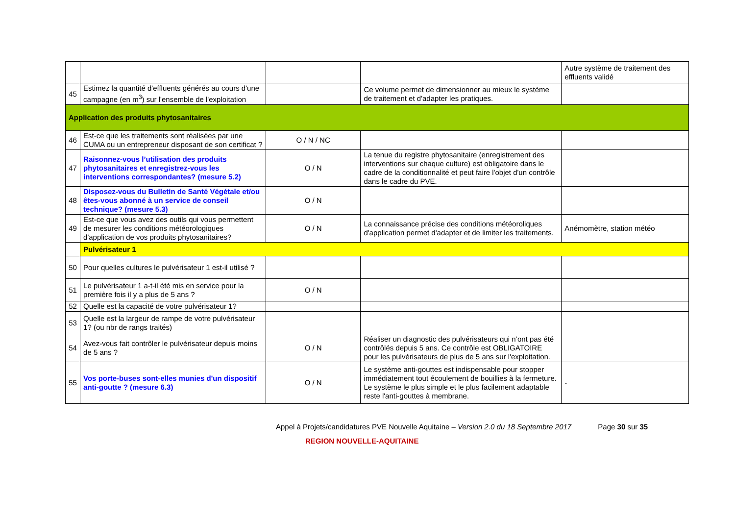| | | | | Autre système de traitement des effluents validé |
| 45 | Estimez la quantité d'effluents générés au cours d'une campagne (en m<sup>3</sup>) sur l'ensemble de l'exploitation | | Ce volume permet de dimensionner au mieux le système de traitement et d'adapter les pratiques. | |
| Application des produits phytosanitaires | | | | |
| 46 | Est-ce que les traitements sont réalisées par une CUMA ou un entrepreneur disposant de son certificat ? | O / N / NC | | |
| 47 | Raisonnez-vous l’utilisation des produits phytosanitaires et enregistrez-vous les interventions correspondantes? (mesure 5.2) | O / N | La tenue du registre phytosanitaire (enregistrement des interventions sur chaque culture) est obligatoire dans le cadre de la conditionnalité et peut faire l'objet d'un contrôle dans le cadre du PVE. | |
| 48 | Disposez-vous du Bulletin de Santé Végétale et/ou êtes-vous abonné à un service de conseil technique? (mesure 5.3) | O / N | | |
| 49 | Est-ce que vous avez des outils qui vous permettent de mesurer les conditions météorologiques d'application de vos produits phytosanitaires? | O / N | La connaissance précise des conditions météoroliques d'application permet d'adapter et de limiter les traitements. | Anémomètre, station météo |
| | Pulvérisateur 1 | | | |
| 50 | Pour quelles cultures le pulvérisateur 1 est-il utilisé ? | | | |
| 51 | Le pulvérisateur 1 a-t-il été mis en service pour la première fois il y a plus de 5 ans ? | O / N | | |
| 52 | Quelle est la capacité de votre pulvérisateur 1? | | | |
| 53 | Quelle est la largeur de rampe de votre pulvérisateur 1? (ou nbr de rangs traités) | | | |
| 54 | Avez-vous fait contrôler le pulvérisateur depuis moins de 5 ans ? | O / N | Réaliser un diagnostic des pulvérisateurs qui n’ont pas été contrôlés depuis 5 ans. Ce contrôle est OBLIGATOIRE pour les pulvérisateurs de plus de 5 ans sur l'exploitation. | |
| 55 | Vos porte-buses sont-elles munies d'un dispositif anti-goutte ? (mesure 6.3) | O / N | Le système anti-gouttes est indispensable pour stopper immédiatement tout écoulement de bouillies à la fermeture. Le système le plus simple et le plus facilement adaptable reste l'anti-gouttes à membrane. | - |
Appel à Projets/candidatures PVE Nouvelle Aquitaine – Version 2.0 du 18 Septembre 2017 Page 30 sur 35
REGION NOUVELLE-AQUITAINE